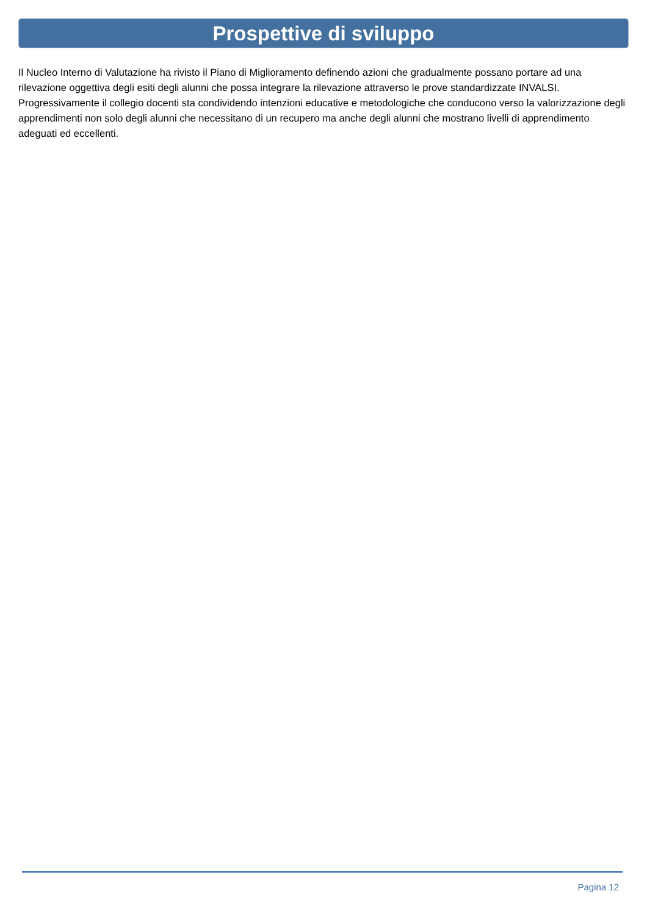Prospettive di sviluppo
Il Nucleo Interno di Valutazione ha rivisto il Piano di Miglioramento definendo azioni che gradualmente possano portare ad una rilevazione oggettiva degli esiti degli alunni che possa integrare la rilevazione attraverso le prove standardizzate INVALSI. Progressivamente il collegio docenti sta condividendo intenzioni educative e metodologiche che conducono verso la valorizzazione degli apprendimenti non solo degli alunni che necessitano di un recupero ma anche degli alunni che mostrano livelli di apprendimento adeguati ed eccellenti.
Pagina 12